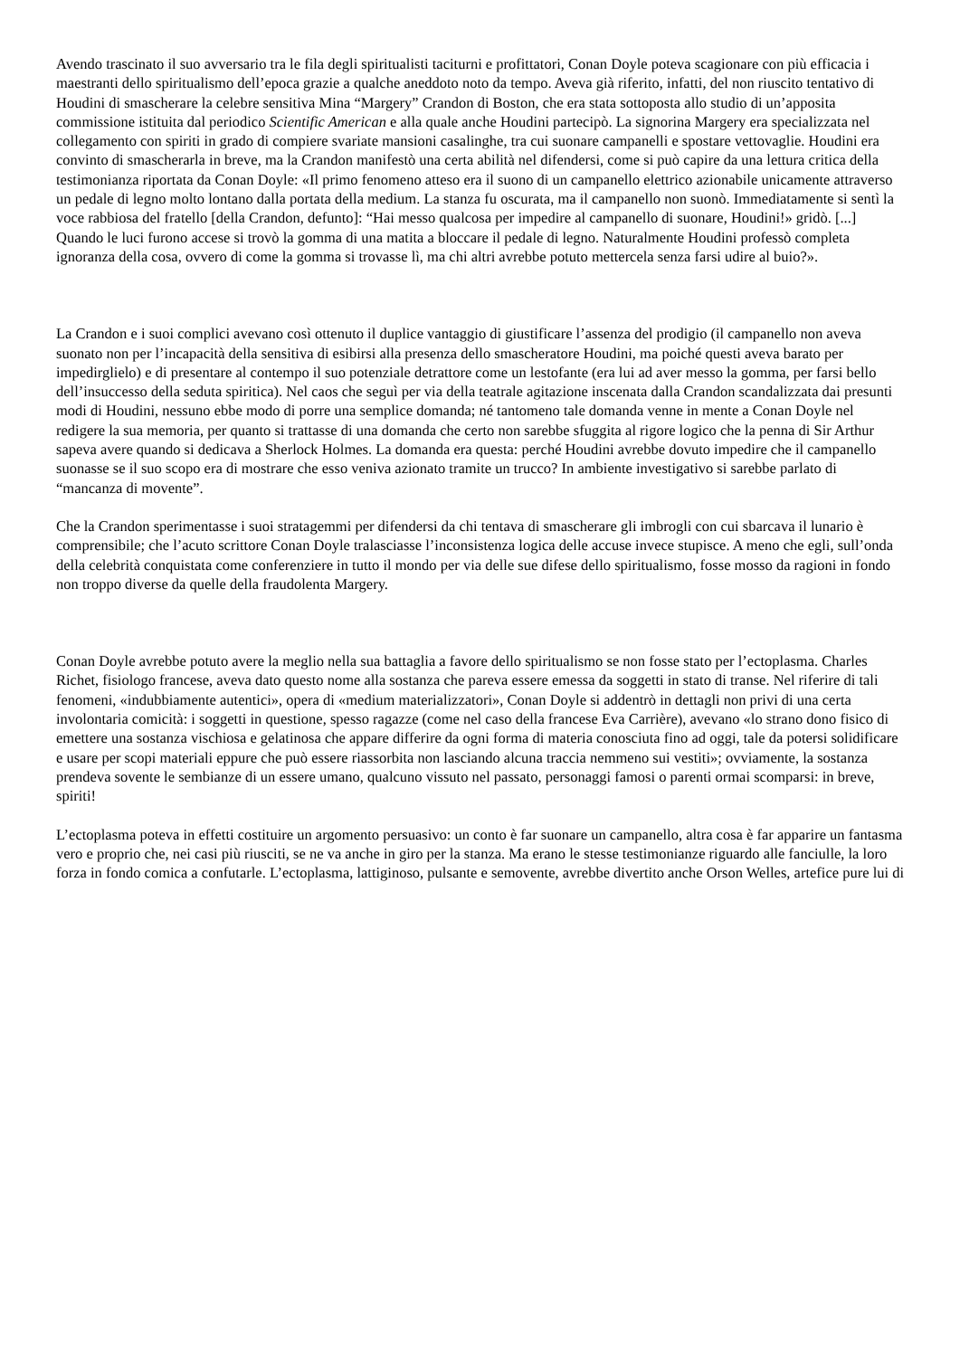Avendo trascinato il suo avversario tra le fila degli spiritualisti taciturni e profittatori, Conan Doyle poteva scagionare con più efficacia i maestranti dello spiritualismo dell’epoca grazie a qualche aneddoto noto da tempo. Aveva già riferito, infatti, del non riuscito tentativo di Houdini di smascherare la celebre sensitiva Mina “Margery” Crandon di Boston, che era stata sottoposta allo studio di un’apposita commissione istituita dal periodico Scientific American e alla quale anche Houdini partecipò. La signorina Margery era specializzata nel collegamento con spiriti in grado di compiere svariate mansioni casalinghe, tra cui suonare campanelli e spostare vettovaglie. Houdini era convinto di smascherarla in breve, ma la Crandon manifestò una certa abilità nel difendersi, come si può capire da una lettura critica della testimonianza riportata da Conan Doyle: «Il primo fenomeno atteso era il suono di un campanello elettrico azionabile unicamente attraverso un pedale di legno molto lontano dalla portata della medium. La stanza fu oscurata, ma il campanello non suonò. Immediatamente si sentì la voce rabbiosa del fratello [della Crandon, defunto]: “Hai messo qualcosa per impedire al campanello di suonare, Houdini!» gridò. [...] Quando le luci furono accese si trovò la gomma di una matita a bloccare il pedale di legno. Naturalmente Houdini professò completa ignoranza della cosa, ovvero di come la gomma si trovasse lì, ma chi altri avrebbe potuto mettercela senza farsi udire al buio?».
La Crandon e i suoi complici avevano così ottenuto il duplice vantaggio di giustificare l’assenza del prodigio (il campanello non aveva suonato non per l’incapacità della sensitiva di esibirsi alla presenza dello smascheratore Houdini, ma poiché questi aveva barato per impedirglielo) e di presentare al contempo il suo potenziale detrattore come un lestofante (era lui ad aver messo la gomma, per farsi bello dell’insuccesso della seduta spiritica). Nel caos che seguì per via della teatrale agitazione inscenata dalla Crandon scandalizzata dai presunti modi di Houdini, nessuno ebbe modo di porre una semplice domanda; né tantomeno tale domanda venne in mente a Conan Doyle nel redigere la sua memoria, per quanto si trattasse di una domanda che certo non sarebbe sfuggita al rigore logico che la penna di Sir Arthur sapeva avere quando si dedicava a Sherlock Holmes. La domanda era questa: perché Houdini avrebbe dovuto impedire che il campanello suonasse se il suo scopo era di mostrare che esso veniva azionato tramite un trucco? In ambiente investigativo si sarebbe parlato di “mancanza di movente”.
Che la Crandon sperimentasse i suoi stratagemmi per difendersi da chi tentava di smascherare gli imbrogli con cui sbarcava il lunario è comprensibile; che l’acuto scrittore Conan Doyle tralasciasse l’inconsistenza logica delle accuse invece stupisce. A meno che egli, sull’onda della celebrità conquistata come conferenziere in tutto il mondo per via delle sue difese dello spiritualismo, fosse mosso da ragioni in fondo non troppo diverse da quelle della fraudolenta Margery.
Conan Doyle avrebbe potuto avere la meglio nella sua battaglia a favore dello spiritualismo se non fosse stato per l’ectoplasma. Charles Richet, fisiologo francese, aveva dato questo nome alla sostanza che pareva essere emessa da soggetti in stato di transe. Nel riferire di tali fenomeni, «indubbiamente autentici», opera di «medium materializzatori», Conan Doyle si addentrò in dettagli non privi di una certa involontaria comicità: i soggetti in questione, spesso ragazze (come nel caso della francese Eva Carrière), avevano «lo strano dono fisico di emettere una sostanza vischiosa e gelatinosa che appare differire da ogni forma di materia conosciuta fino ad oggi, tale da potersi solidificare e usare per scopi materiali eppure che può essere riassorbita non lasciando alcuna traccia nemmeno sui vestiti»; ovviamente, la sostanza prendeva sovente le sembianze di un essere umano, qualcuno vissuto nel passato, personaggi famosi o parenti ormai scomparsi: in breve, spiriti!
L’ectoplasma poteva in effetti costituire un argomento persuasivo: un conto è far suonare un campanello, altra cosa è far apparire un fantasma vero e proprio che, nei casi più riusciti, se ne va anche in giro per la stanza. Ma erano le stesse testimonianze riguardo alle fanciulle, la loro forza in fondo comica a confutarle. L’ectoplasma, lattiginoso, pulsante e semovente, avrebbe divertito anche Orson Welles, artefice pure lui di